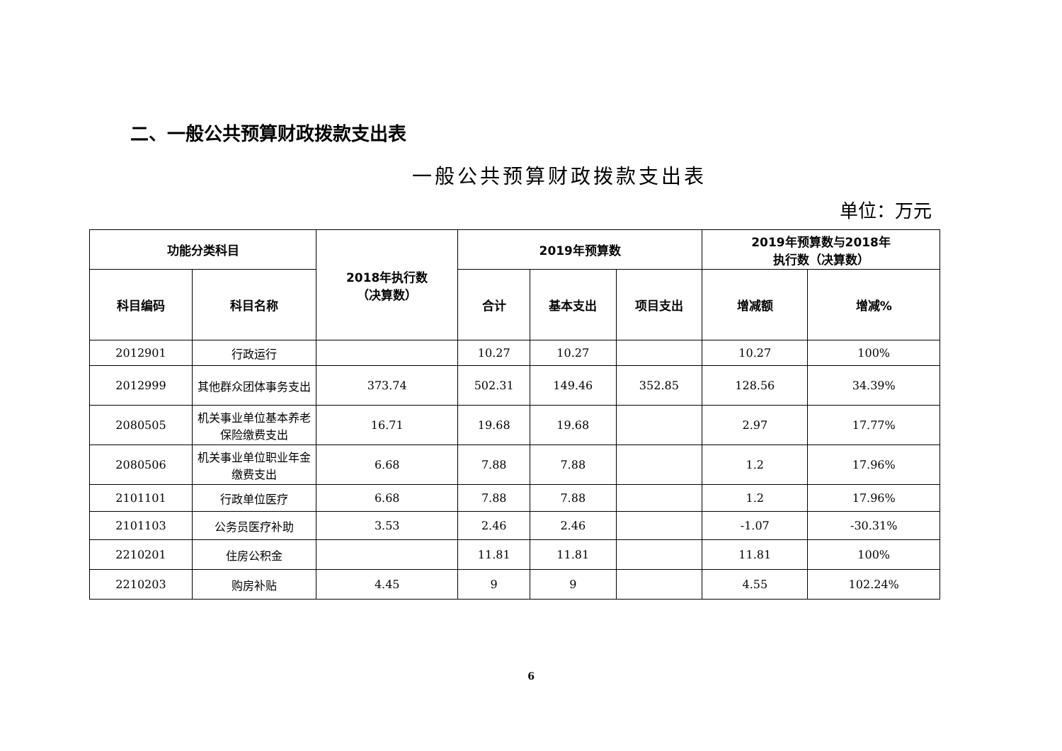二、一般公共预算财政拨款支出表
一般公共预算财政拨款支出表
单位：万元
| 功能分类科目 | | 2018年执行数 （决算数） | 2019年预算数 | | | 2019年预算数与2018年 执行数（决算数） | |
| --- | --- | --- | --- | --- | --- | --- | --- |
| 科目编码 | 科目名称 | | 合计 | 基本支出 | 项目支出 | 增减额 | 增减% |
| 2012901 | 行政运行 | | 10.27 | 10.27 | | 10.27 | 100% |
| 2012999 | 其他群众团体事务支出 | 373.74 | 502.31 | 149.46 | 352.85 | 128.56 | 34.39% |
| 2080505 | 机关事业单位基本养老保险缴费支出 | 16.71 | 19.68 | 19.68 | | 2.97 | 17.77% |
| 2080506 | 机关事业单位职业年金缴费支出 | 6.68 | 7.88 | 7.88 | | 1.2 | 17.96% |
| 2101101 | 行政单位医疗 | 6.68 | 7.88 | 7.88 | | 1.2 | 17.96% |
| 2101103 | 公务员医疗补助 | 3.53 | 2.46 | 2.46 | | -1.07 | -30.31% |
| 2210201 | 住房公积金 | | 11.81 | 11.81 | | 11.81 | 100% |
| 2210203 | 购房补贴 | 4.45 | 9 | 9 | | 4.55 | 102.24% |
6